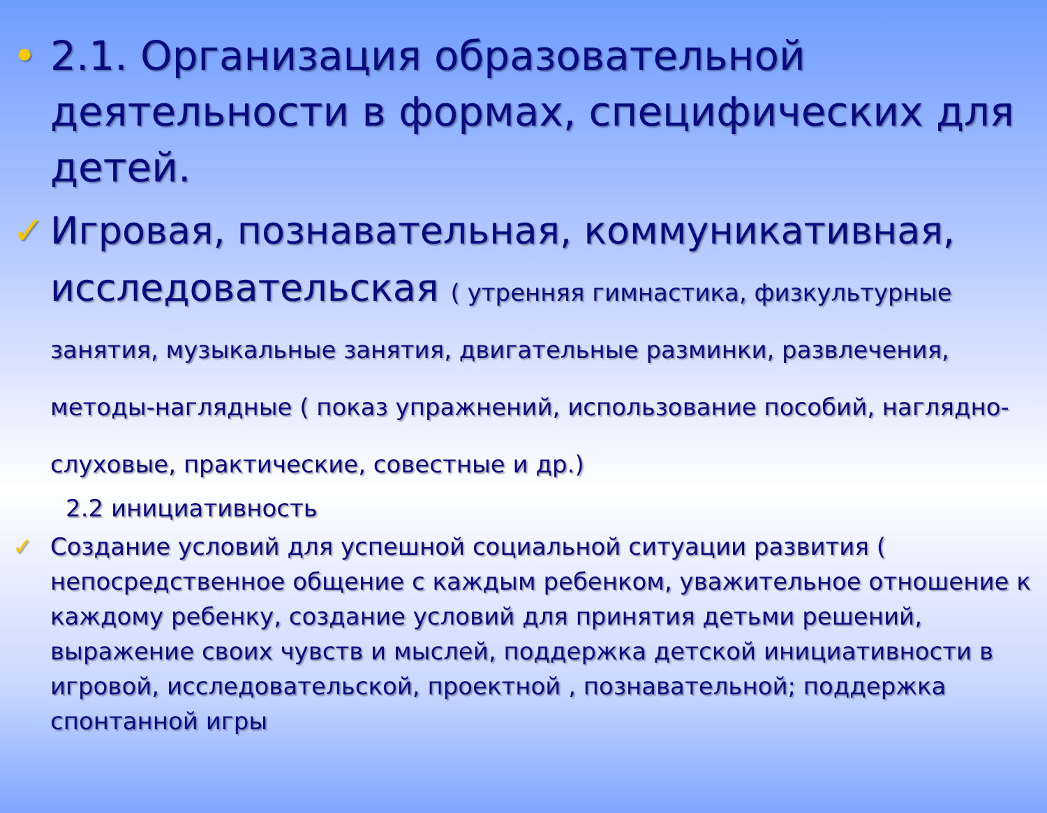• 2.1. Организация образовательной деятельности в формах, специфических для детей.
✓ Игровая, познавательная, коммуникативная, исследовательская ( утренняя гимнастика, физкультурные занятия, музыкальные занятия, двигательные разминки, развлечения, методы-наглядные ( показ упражнений, использование пособий, наглядно-слуховые, практические, совестные и др.)
2.2 инициативность
✓ Создание условий для успешной социальной ситуации развития ( непосредственное общение с каждым ребенком, уважительное отношение к каждому ребенку, создание условий для принятия детьми решений, выражение своих чувств и мыслей, поддержка детской инициативности в игровой, исследовательской, проектной , познавательной; поддержка спонтанной игры